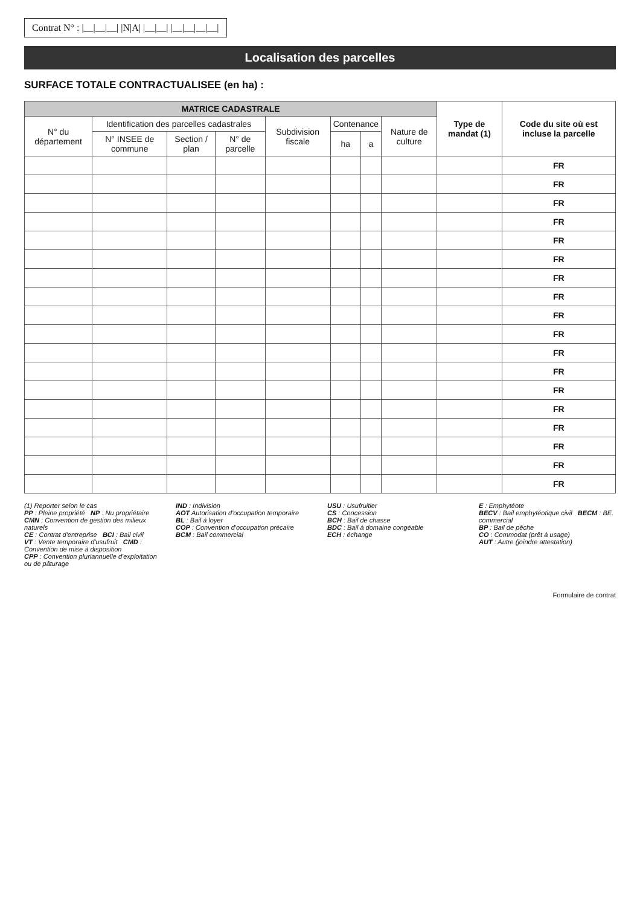Contrat N° : |__|__|__| |N|A| |__|__| |__|__|__|__|
Localisation des parcelles
SURFACE TOTALE CONTRACTUALISEE (en ha) :
| MATRICE CADASTRALE | | | | | | | | Type de mandat (1) | Code du site où est incluse la parcelle |
| --- | --- | --- | --- | --- | --- | --- | --- | --- | --- |
| N° du département | Identification des parcelles cadastrales | | | Subdivision fiscale | Contenance | | Nature de culture | | |
| | N° INSEE de commune | Section / plan | N° de parcelle | | ha | a | | | |
| | | | | | | | | | FR |
| | | | | | | | | | FR |
| | | | | | | | | | FR |
| | | | | | | | | | FR |
| | | | | | | | | | FR |
| | | | | | | | | | FR |
| | | | | | | | | | FR |
| | | | | | | | | | FR |
| | | | | | | | | | FR |
| | | | | | | | | | FR |
| | | | | | | | | | FR |
| | | | | | | | | | FR |
| | | | | | | | | | FR |
| | | | | | | | | | FR |
| | | | | | | | | | FR |
| | | | | | | | | | FR |
| | | | | | | | | | FR |
| | | | | | | | | | FR |
(1) Reporter selon le cas
PP : Pleine propriété NP : Nu propriétaire
CMN : Convention de gestion des milieux naturels
CE : Contrat d'entreprise BCI : Bail civil
VT : Vente temporaire d'usufruit CMD : Convention de mise à disposition
CPP : Convention pluriannuelle d'exploitation ou de pâturage
IND : Indivision
AOT Autorisation d'occupation temporaire
BL : Bail à loyer
COP : Convention d'occupation précaire
BCM : Bail commercial
USU : Usufruitier
CS : Concession
BCH : Bail de chasse
BDC : Bail à domaine congéable
ECH : échange
E : Emphytéote
BECV : Bail emphytéotique civil BECM : BE. commercial
BP : Bail de pêche
CO : Commodat (prêt à usage)
AUT : Autre (joindre attestation)
Formulaire de contrat